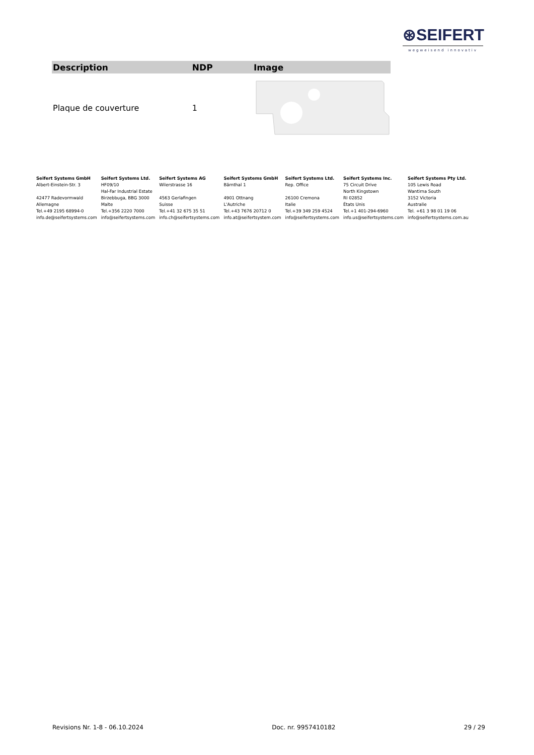⊛SEIFERT
wegweisend innovativ
| Description | NDP | Image |
| --- | --- | --- |
| Plaque de couverture | 1 | |
Seifert Systems GmbH
Albert-Einstein-Str. 3
42477 Radevormwald
Allemagne
Tel.+49 2195 68994-0
info.de@seifertsystems.com
Seifert Systems Ltd.
HF09/10
Hal-Far Industrial Estate
Birzebbuga, BBG 3000
Malte
Tel.+356 2220 7000
info@seifertsystems.com
Seifert Systems AG
Wilerstrasse 16
4563 Gerlafingen
Suisse
Tel.+41 32 675 35 51
info.ch@seifertsystems.com
Seifert Systems GmbH
Bärnthal 1
4901 Ottnang
L'Autriche
Tel.+43 7676 20712 0
info.at@seifertsystem.com
Seifert Systems Ltd.
Rep. Office
26100 Cremona
Italie
Tel.+39 349 259 4524
info@seifertsystems.com
Seifert Systems Inc.
75 Circuit Drive
North Kingstown
RI 02852
États Unis
Tel.+1 401-294-6960
info.us@seifertsystems.com
Seifert Systems Pty Ltd.
105 Lewis Road
Wantirna South
3152 Victoria
Australie
Tel. +61 3 98 01 19 06
info@seifertsystems.com.au
Revisions Nr. 1-8 - 06.10.2024 Doc. nr. 9957410182 29 / 29